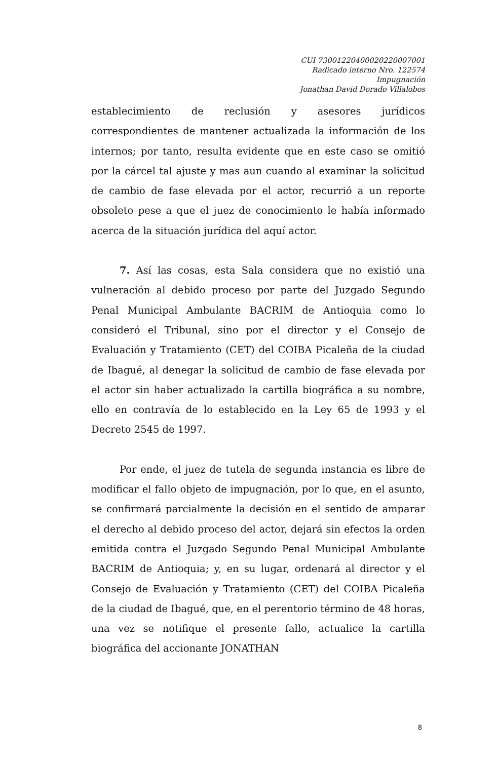CUI 73001220400020220007001
Radicado interno Nro. 122574
Impugnación
Jonathan David Dorado Villalobos
establecimiento de reclusión y asesores jurídicos correspondientes de mantener actualizada la información de los internos; por tanto, resulta evidente que en este caso se omitió por la cárcel tal ajuste y mas aun cuando al examinar la solicitud de cambio de fase elevada por el actor, recurrió a un reporte obsoleto pese a que el juez de conocimiento le había informado acerca de la situación jurídica del aquí actor.
7. Así las cosas, esta Sala considera que no existió una vulneración al debido proceso por parte del Juzgado Segundo Penal Municipal Ambulante BACRIM de Antioquia como lo consideró el Tribunal, sino por el director y el Consejo de Evaluación y Tratamiento (CET) del COIBA Picaleña de la ciudad de Ibagué, al denegar la solicitud de cambio de fase elevada por el actor sin haber actualizado la cartilla biográfica a su nombre, ello en contravía de lo establecido en la Ley 65 de 1993 y el Decreto 2545 de 1997.
Por ende, el juez de tutela de segunda instancia es libre de modificar el fallo objeto de impugnación, por lo que, en el asunto, se confirmará parcialmente la decisión en el sentido de amparar el derecho al debido proceso del actor, dejará sin efectos la orden emitida contra el Juzgado Segundo Penal Municipal Ambulante BACRIM de Antioquia; y, en su lugar, ordenará al director y el Consejo de Evaluación y Tratamiento (CET) del COIBA Picaleña de la ciudad de Ibagué, que, en el perentorio término de 48 horas, una vez se notifique el presente fallo, actualice la cartilla biográfica del accionante JONATHAN
8